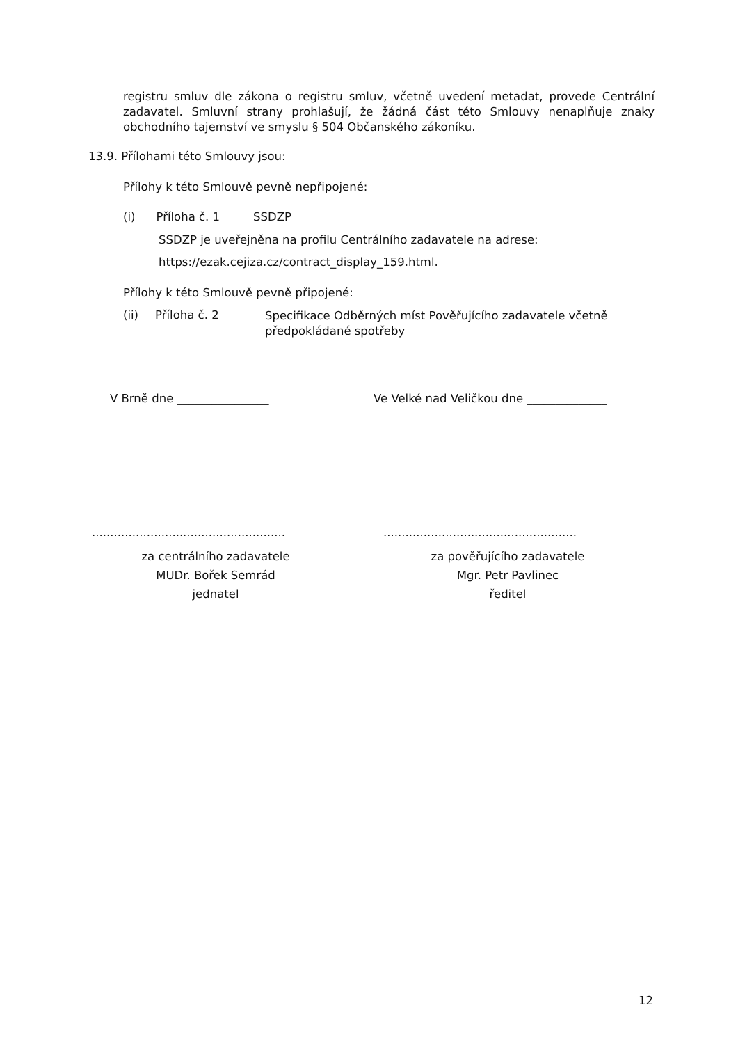registru smluv dle zákona o registru smluv, včetně uvedení metadat, provede Centrální zadavatel. Smluvní strany prohlašují, že žádná část této Smlouvy nenaplňuje znaky obchodního tajemství ve smyslu § 504 Občanského zákoníku.
13.9. Přílohami této Smlouvy jsou:
Přílohy k této Smlouvě pevně nepřipojené:
(i) Příloha č. 1 SSDZP
SSDZP je uveřejněna na profilu Centrálního zadavatele na adrese:
https://ezak.cejiza.cz/contract_display_159.html.
Přílohy k této Smlouvě pevně připojené:
(ii) Příloha č. 2
Specifikace Odběrných míst Pověřujícího zadavatele včetně předpokládané spotřeby
V Brně dne ________________
Ve Velké nad Veličkou dne ______________
.....................................................
.....................................................
za centrálního zadavatele
MUDr. Bořek Semrád
jednatel
za pověřujícího zadavatele
Mgr. Petr Pavlinec
ředitel
12